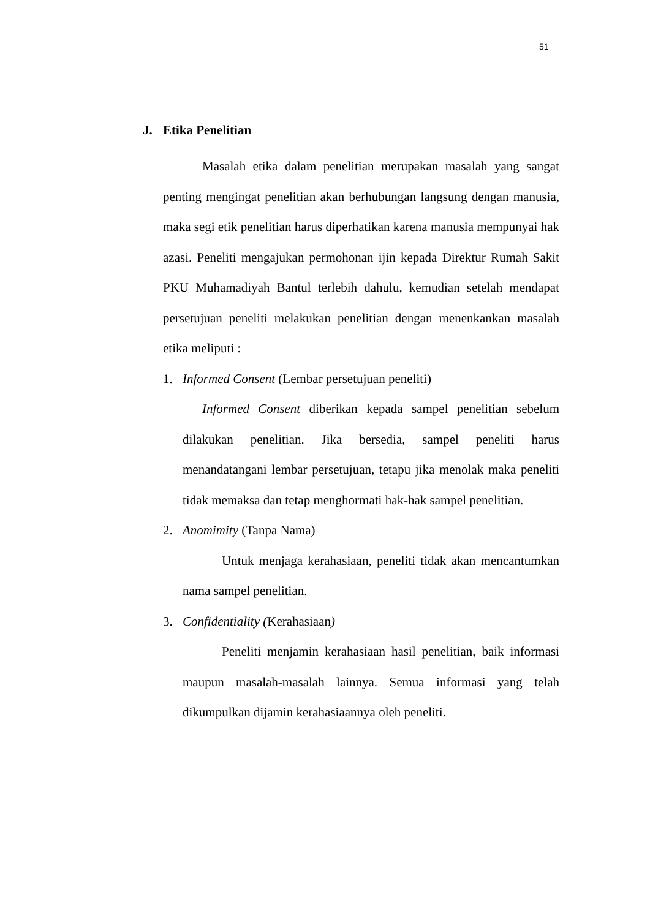51
J. Etika Penelitian
Masalah etika dalam penelitian merupakan masalah yang sangat penting mengingat penelitian akan berhubungan langsung dengan manusia, maka segi etik penelitian harus diperhatikan karena manusia mempunyai hak azasi. Peneliti mengajukan permohonan ijin kepada Direktur Rumah Sakit PKU Muhamadiyah Bantul terlebih dahulu, kemudian setelah mendapat persetujuan peneliti melakukan penelitian dengan menenkankan masalah etika meliputi :
1. Informed Consent (Lembar persetujuan peneliti)
Informed Consent diberikan kepada sampel penelitian sebelum dilakukan penelitian. Jika bersedia, sampel peneliti harus menandatangani lembar persetujuan, tetapu jika menolak maka peneliti tidak memaksa dan tetap menghormati hak-hak sampel penelitian.
2. Anomimity (Tanpa Nama)
Untuk menjaga kerahasiaan, peneliti tidak akan mencantumkan nama sampel penelitian.
3. Confidentiality (Kerahasiaan)
Peneliti menjamin kerahasiaan hasil penelitian, baik informasi maupun masalah-masalah lainnya. Semua informasi yang telah dikumpulkan dijamin kerahasiaannya oleh peneliti.